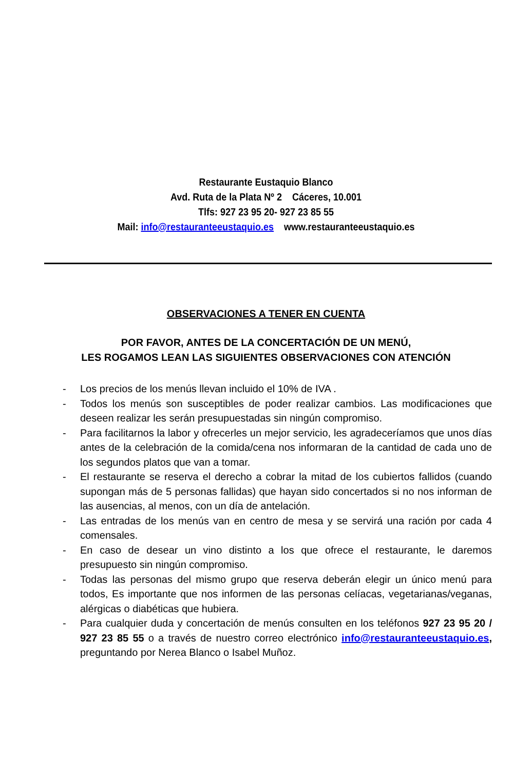Restaurante Eustaquio Blanco
Avd. Ruta de la Plata Nº 2 Cáceres, 10.001
Tlfs: 927 23 95 20- 927 23 85 55
Mail: info@restauranteeustaquio.es www.restauranteeustaquio.es
OBSERVACIONES A TENER EN CUENTA
POR FAVOR, ANTES DE LA CONCERTACIÓN DE UN MENÚ,
LES ROGAMOS LEAN LAS SIGUIENTES OBSERVACIONES CON ATENCIÓN
- Los precios de los menús llevan incluido el 10% de IVA .
- Todos los menús son susceptibles de poder realizar cambios. Las modificaciones que deseen realizar les serán presupuestadas sin ningún compromiso.
- Para facilitarnos la labor y ofrecerles un mejor servicio, les agradeceríamos que unos días antes de la celebración de la comida/cena nos informaran de la cantidad de cada uno de los segundos platos que van a tomar.
- El restaurante se reserva el derecho a cobrar la mitad de los cubiertos fallidos (cuando supongan más de 5 personas fallidas) que hayan sido concertados si no nos informan de las ausencias, al menos, con un día de antelación.
- Las entradas de los menús van en centro de mesa y se servirá una ración por cada 4 comensales.
- En caso de desear un vino distinto a los que ofrece el restaurante, le daremos presupuesto sin ningún compromiso.
- Todas las personas del mismo grupo que reserva deberán elegir un único menú para todos, Es importante que nos informen de las personas celíacas, vegetarianas/veganas, alérgicas o diabéticas que hubiera.
- Para cualquier duda y concertación de menús consulten en los teléfonos 927 23 95 20 / 927 23 85 55 o a través de nuestro correo electrónico info@restauranteeustaquio.es, preguntando por Nerea Blanco o Isabel Muñoz.